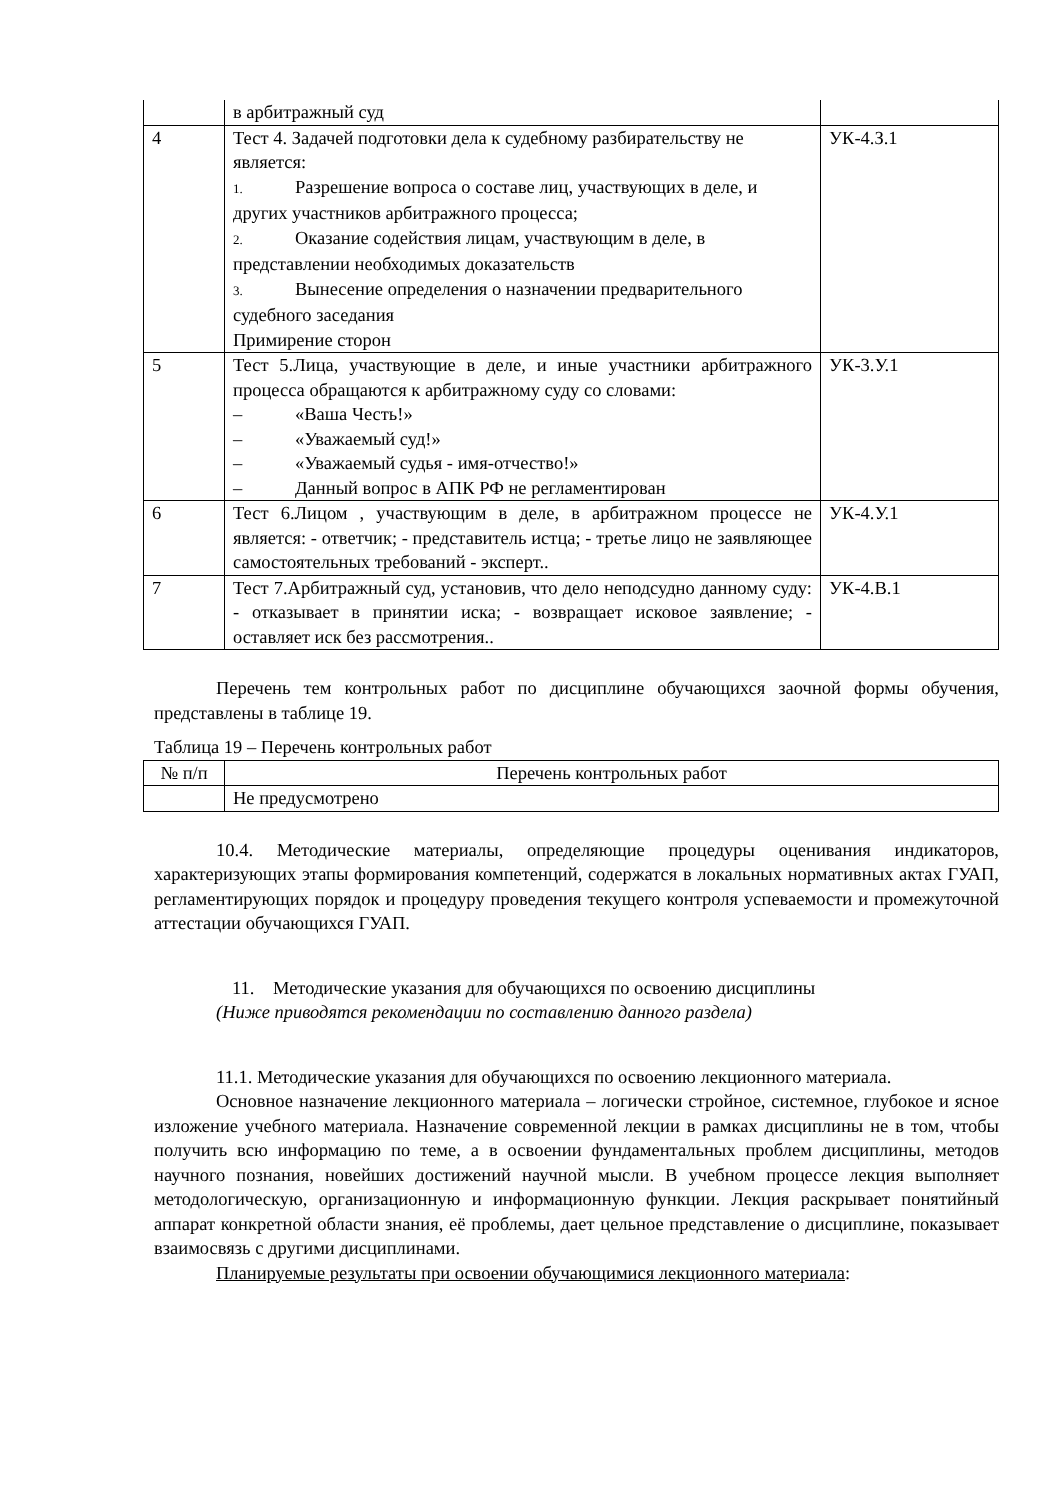| | в арбитражный суд | |
| 4 | Тест 4. Задачей подготовки дела к судебному разбирательству не является: 1. Разрешение вопроса о составе лиц, участвующих в деле, и других участников арбитражного процесса; 2. Оказание содействия лицам, участвующим в деле, в представлении необходимых доказательств 3. Вынесение определения о назначении предварительного судебного заседания Примирение сторон | УК-4.З.1 |
| 5 | Тест 5.Лица, участвующие в деле, и иные участники арбитражного процесса обращаются к арбитражному суду со словами: – «Ваша Честь!» – «Уважаемый суд!» – «Уважаемый судья - имя-отчество!» – Данный вопрос в АПК РФ не регламентирован | УК-3.У.1 |
| 6 | Тест 6.Лицом , участвующим в деле, в арбитражном процессе не является: - ответчик; - представитель истца; - третье лицо не заявляющее самостоятельных требований - эксперт.. | УК-4.У.1 |
| 7 | Тест 7.Арбитражный суд, установив, что дело неподсудно данному суду: - отказывает в принятии иска; - возвращает исковое заявление; - оставляет иск без рассмотрения.. | УК-4.В.1 |
Перечень тем контрольных работ по дисциплине обучающихся заочной формы обучения, представлены в таблице 19.
Таблица 19 – Перечень контрольных работ
| № п/п | Перечень контрольных работ |
| --- | --- |
| | Не предусмотрено |
10.4. Методические материалы, определяющие процедуры оценивания индикаторов, характеризующих этапы формирования компетенций, содержатся в локальных нормативных актах ГУАП, регламентирующих порядок и процедуру проведения текущего контроля успеваемости и промежуточной аттестации обучающихся ГУАП.
11. Методические указания для обучающихся по освоению дисциплины
(Ниже приводятся рекомендации по составлению данного раздела)
11.1. Методические указания для обучающихся по освоению лекционного материала.
Основное назначение лекционного материала – логически стройное, системное, глубокое и ясное изложение учебного материала. Назначение современной лекции в рамках дисциплины не в том, чтобы получить всю информацию по теме, а в освоении фундаментальных проблем дисциплины, методов научного познания, новейших достижений научной мысли. В учебном процессе лекция выполняет методологическую, организационную и информационную функции. Лекция раскрывает понятийный аппарат конкретной области знания, её проблемы, дает цельное представление о дисциплине, показывает взаимосвязь с другими дисциплинами.
Планируемые результаты при освоении обучающимися лекционного материала: